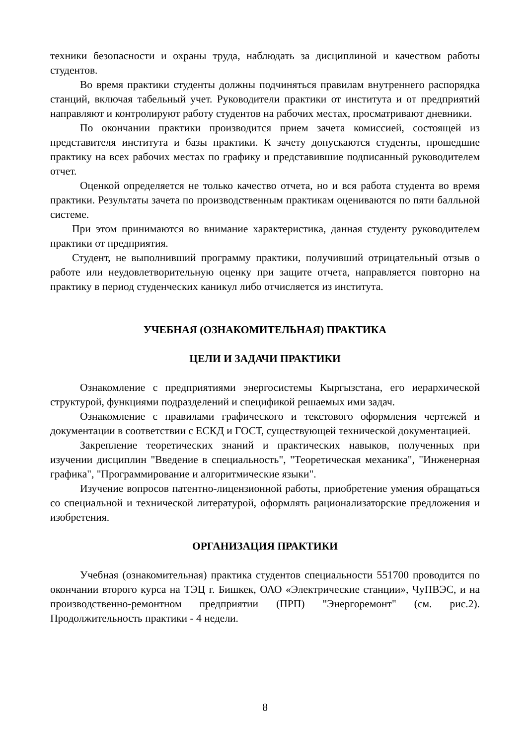техники безопасности и охраны труда, наблюдать за дисциплиной и качеством работы студентов.
Во время практики студенты должны подчиняться правилам внутреннего распорядка станций, включая табельный учет. Руководители практики от института и от предприятий направляют и контролируют работу студентов на рабочих местах, просматривают дневники.
По окончании практики производится прием зачета комиссией, состоящей из представителя института и базы практики. К зачету допускаются студенты, прошедшие практику на всех рабочих местах по графику и представившие подписанный руководителем отчет.
Оценкой определяется не только качество отчета, но и вся работа студента во время практики. Результаты зачета по производственным практикам оцениваются по пяти балльной системе.
При этом принимаются во внимание характеристика, данная студенту руководителем практики от предприятия.
Студент, не выполнивший программу практики, получивший отрицательный отзыв о работе или неудовлетворительную оценку при защите отчета, направляется повторно на практику в период студенческих каникул либо отчисляется из института.
УЧЕБНАЯ (ОЗНАКОМИТЕЛЬНАЯ) ПРАКТИКА
ЦЕЛИ И ЗАДАЧИ ПРАКТИКИ
Ознакомление с предприятиями энергосистемы Кыргызстана, его иерархической структурой, функциями подразделений и спецификой решаемых ими задач.
Ознакомление с правилами графического и текстового оформления чертежей и документации в соответствии с ЕСКД и ГОСТ, существующей технической документацией.
Закрепление теоретических знаний и практических навыков, полученных при изучении дисциплин "Введение в специальность", "Теоретическая механика", "Инженерная графика", "Программирование и алгоритмические языки".
Изучение вопросов патентно-лицензионной работы, приобретение умения обращаться со специальной и технической литературой, оформлять рационализаторские предложения и изобретения.
ОРГАНИЗАЦИЯ ПРАКТИКИ
Учебная (ознакомительная) практика студентов специальности 551700 проводится по окончании второго курса на ТЭЦ г. Бишкек, ОАО «Электрические станции», ЧуПВЭС, и на производственно-ремонтном предприятии (ПРП) "Энергоремонт" (см. рис.2). Продолжительность практики - 4 недели.
8